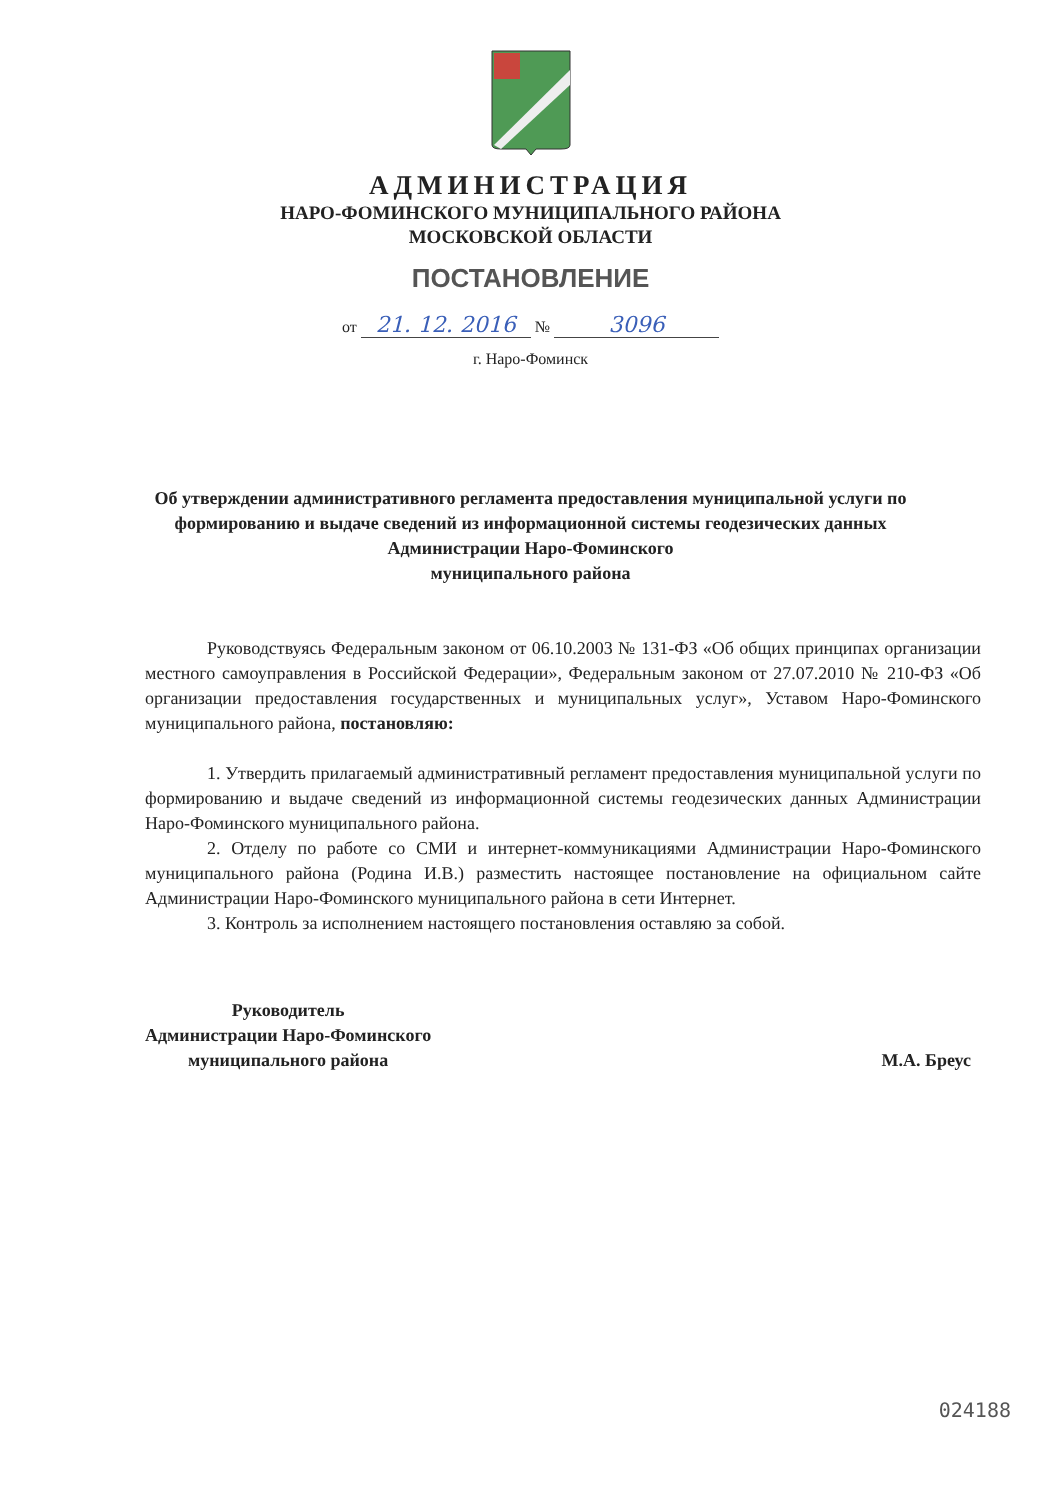АДМИНИСТРАЦИЯ
НАРО-ФОМИНСКОГО МУНИЦИПАЛЬНОГО РАЙОНА
МОСКОВСКОЙ ОБЛАСТИ
ПОСТАНОВЛЕНИЕ
от 21. 12. 2016 № 3096
г. Наро-Фоминск
Об утверждении административного регламента предоставления муниципальной услуги по формированию и выдаче сведений из информационной системы геодезических данных Администрации Наро-Фоминского
муниципального района
Руководствуясь Федеральным законом от 06.10.2003 № 131-ФЗ «Об общих принципах организации местного самоуправления в Российской Федерации», Федеральным законом от 27.07.2010 № 210-ФЗ «Об организации предоставления государственных и муниципальных услуг», Уставом Наро-Фоминского муниципального района, постановляю:
1. Утвердить прилагаемый административный регламент предоставления муниципальной услуги по формированию и выдаче сведений из информационной системы геодезических данных Администрации Наро-Фоминского муниципального района.
2. Отделу по работе со СМИ и интернет-коммуникациями Администрации Наро-Фоминского муниципального района (Родина И.В.) разместить настоящее постановление на официальном сайте Администрации Наро-Фоминского муниципального района в сети Интернет.
3. Контроль за исполнением настоящего постановления оставляю за собой.
Руководитель
Администрации Наро-Фоминского
муниципального района
М.А. Бреус
024188